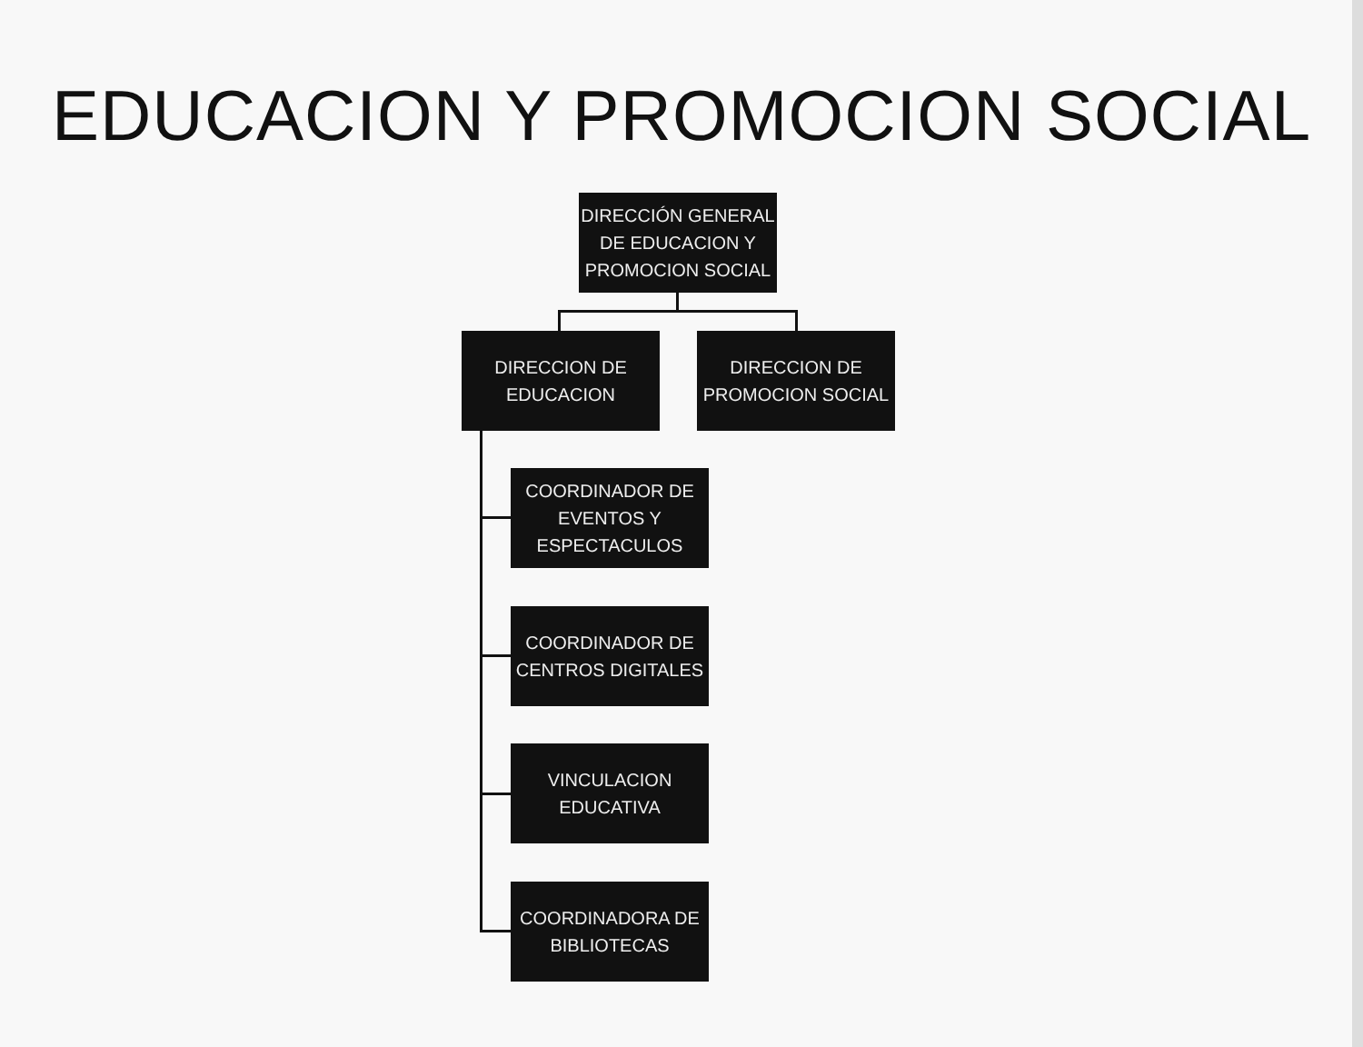EDUCACION Y PROMOCION SOCIAL
DIRECCIÓN GENERAL DE EDUCACION Y PROMOCION SOCIAL
DIRECCION DE
EDUCACION
DIRECCION DE
PROMOCION SOCIAL
COORDINADOR DE
EVENTOS Y
ESPECTACULOS
COORDINADOR DE
CENTROS DIGITALES
VINCULACION
EDUCATIVA
COORDINADORA DE
BIBLIOTECAS